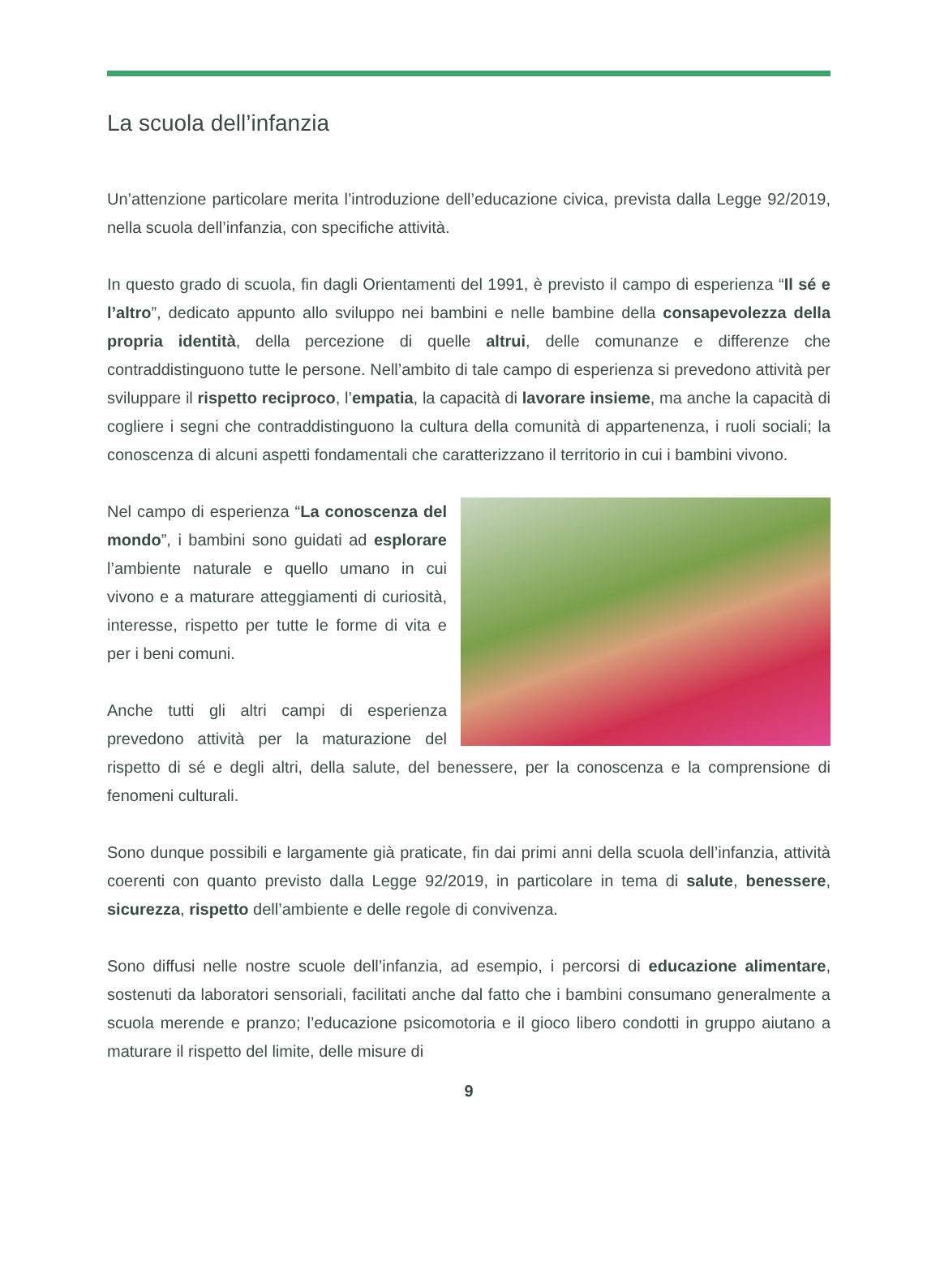La scuola dell’infanzia
Un’attenzione particolare merita l’introduzione dell’educazione civica, prevista dalla Legge 92/2019, nella scuola dell’infanzia, con specifiche attività.
In questo grado di scuola, fin dagli Orientamenti del 1991, è previsto il campo di esperienza “Il sé e l’altro”, dedicato appunto allo sviluppo nei bambini e nelle bambine della consapevolezza della propria identità, della percezione di quelle altrui, delle comunanze e differenze che contraddistinguono tutte le persone. Nell’ambito di tale campo di esperienza si prevedono attività per sviluppare il rispetto reciproco, l’empatia, la capacità di lavorare insieme, ma anche la capacità di cogliere i segni che contraddistinguono la cultura della comunità di appartenenza, i ruoli sociali; la conoscenza di alcuni aspetti fondamentali che caratterizzano il territorio in cui i bambini vivono.
Nel campo di esperienza “La conoscenza del mondo”, i bambini sono guidati ad esplorare l’ambiente naturale e quello umano in cui vivono e a maturare atteggiamenti di curiosità, interesse, rispetto per tutte le forme di vita e per i beni comuni.
Anche tutti gli altri campi di esperienza prevedono attività per la maturazione del rispetto di sé e degli altri, della salute, del benessere, per la conoscenza e la comprensione di fenomeni culturali.
Sono dunque possibili e largamente già praticate, fin dai primi anni della scuola dell’infanzia, attività coerenti con quanto previsto dalla Legge 92/2019, in particolare in tema di salute, benessere, sicurezza, rispetto dell’ambiente e delle regole di convivenza.
Sono diffusi nelle nostre scuole dell’infanzia, ad esempio, i percorsi di educazione alimentare, sostenuti da laboratori sensoriali, facilitati anche dal fatto che i bambini consumano generalmente a scuola merende e pranzo; l’educazione psicomotoria e il gioco libero condotti in gruppo aiutano a maturare il rispetto del limite, delle misure di
9